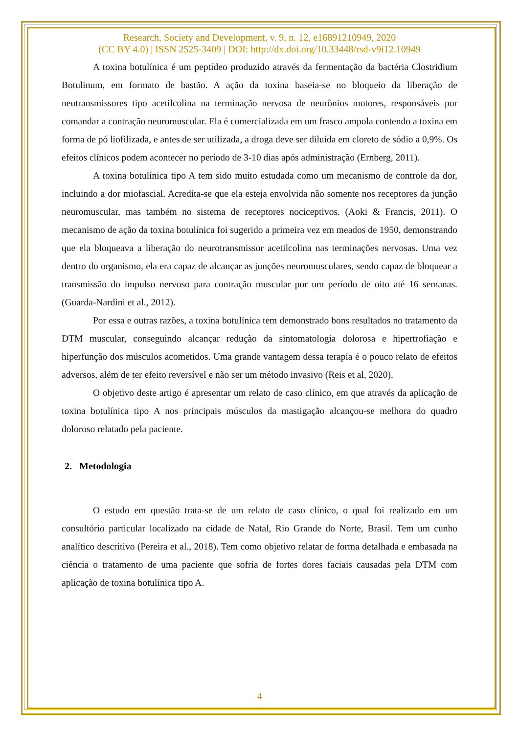Research, Society and Development, v. 9, n. 12, e16891210949, 2020
(CC BY 4.0) | ISSN 2525-3409 | DOI: http://dx.doi.org/10.33448/rsd-v9i12.10949
A toxina botulínica é um peptídeo produzido através da fermentação da bactéria Clostridium Botulinum, em formato de bastão. A ação da toxina baseia-se no bloqueio da liberação de neutransmissores tipo acetilcolina na terminação nervosa de neurônios motores, responsáveis por comandar a contração neuromuscular. Ela é comercializada em um frasco ampola contendo a toxina em forma de pó liofilizada, e antes de ser utilizada, a droga deve ser diluída em cloreto de sódio a 0,9%. Os efeitos clínicos podem acontecer no período de 3-10 dias após administração (Ernberg, 2011).
A toxina botulínica tipo A tem sido muito estudada como um mecanismo de controle da dor, incluindo a dor miofascial. Acredita-se que ela esteja envolvida não somente nos receptores da junção neuromuscular, mas também no sistema de receptores nociceptivos. (Aoki & Francis, 2011). O mecanismo de ação da toxina botulínica foi sugerido a primeira vez em meados de 1950, demonstrando que ela bloqueava a liberação do neurotransmissor acetilcolina nas terminações nervosas. Uma vez dentro do organismo, ela era capaz de alcançar as junções neuromusculares, sendo capaz de bloquear a transmissão do impulso nervoso para contração muscular por um período de oito até 16 semanas. (Guarda-Nardini et al., 2012).
Por essa e outras razões, a toxina botulínica tem demonstrado bons resultados no tratamento da DTM muscular, conseguindo alcançar redução da sintomatologia dolorosa e hipertrofiação e hiperfunção dos músculos acometidos. Uma grande vantagem dessa terapia é o pouco relato de efeitos adversos, além de ter efeito reversível e não ser um método invasivo (Reis et al, 2020).
O objetivo deste artigo é apresentar um relato de caso clínico, em que através da aplicação de toxina botulínica tipo A nos principais músculos da mastigação alcançou-se melhora do quadro doloroso relatado pela paciente.
2. Metodologia
O estudo em questão trata-se de um relato de caso clínico, o qual foi realizado em um consultório particular localizado na cidade de Natal, Rio Grande do Norte, Brasil. Tem um cunho analítico descritivo (Pereira et al., 2018). Tem como objetivo relatar de forma detalhada e embasada na ciência o tratamento de uma paciente que sofria de fortes dores faciais causadas pela DTM com aplicação de toxina botulínica tipo A.
4